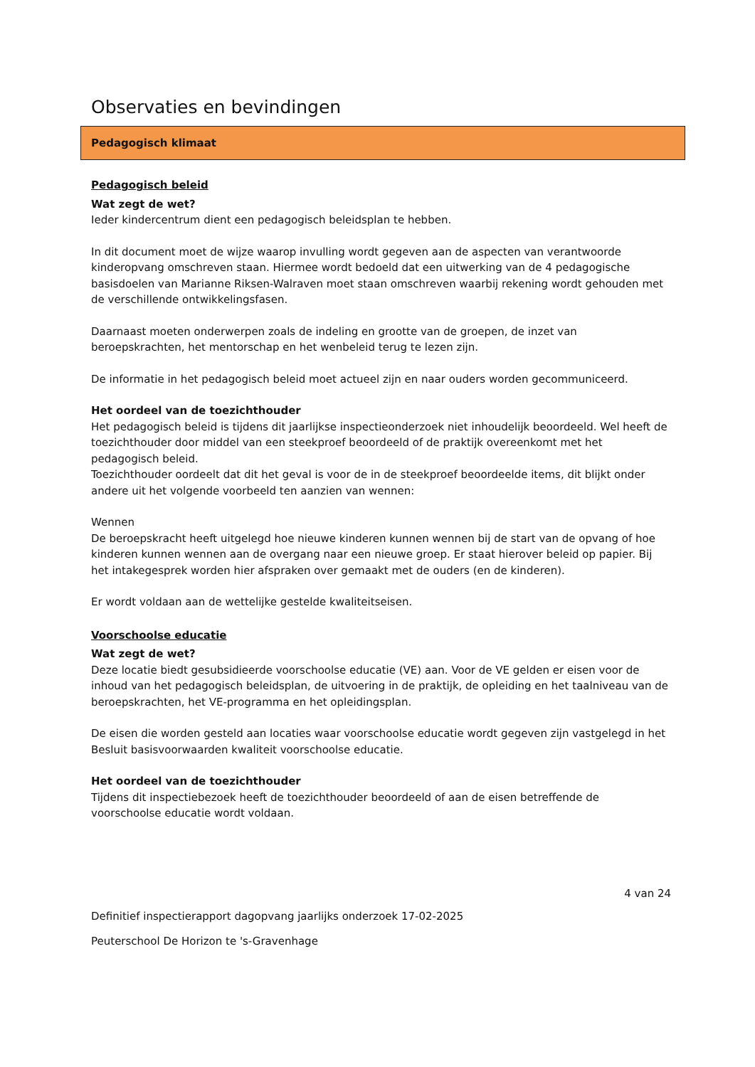Observaties en bevindingen
Pedagogisch klimaat
Pedagogisch beleid
Wat zegt de wet?
Ieder kindercentrum dient een pedagogisch beleidsplan te hebben.
In dit document moet de wijze waarop invulling wordt gegeven aan de aspecten van verantwoorde kinderopvang omschreven staan. Hiermee wordt bedoeld dat een uitwerking van de 4 pedagogische basisdoelen van Marianne Riksen-Walraven moet staan omschreven waarbij rekening wordt gehouden met de verschillende ontwikkelingsfasen.
Daarnaast moeten onderwerpen zoals de indeling en grootte van de groepen, de inzet van beroepskrachten, het mentorschap en het wenbeleid terug te lezen zijn.
De informatie in het pedagogisch beleid moet actueel zijn en naar ouders worden gecommuniceerd.
Het oordeel van de toezichthouder
Het pedagogisch beleid is tijdens dit jaarlijkse inspectieonderzoek niet inhoudelijk beoordeeld. Wel heeft de toezichthouder door middel van een steekproef beoordeeld of de praktijk overeenkomt met het pedagogisch beleid.
Toezichthouder oordeelt dat dit het geval is voor de in de steekproef beoordeelde items, dit blijkt onder andere uit het volgende voorbeeld ten aanzien van wennen:
Wennen
De beroepskracht heeft uitgelegd hoe nieuwe kinderen kunnen wennen bij de start van de opvang of hoe kinderen kunnen wennen aan de overgang naar een nieuwe groep. Er staat hierover beleid op papier. Bij het intakegesprek worden hier afspraken over gemaakt met de ouders (en de kinderen).
Er wordt voldaan aan de wettelijke gestelde kwaliteitseisen.
Voorschoolse educatie
Wat zegt de wet?
Deze locatie biedt gesubsidieerde voorschoolse educatie (VE) aan. Voor de VE gelden er eisen voor de inhoud van het pedagogisch beleidsplan, de uitvoering in de praktijk, de opleiding en het taalniveau van de beroepskrachten, het VE-programma en het opleidingsplan.
De eisen die worden gesteld aan locaties waar voorschoolse educatie wordt gegeven zijn vastgelegd in het Besluit basisvoorwaarden kwaliteit voorschoolse educatie.
Het oordeel van de toezichthouder
Tijdens dit inspectiebezoek heeft de toezichthouder beoordeeld of aan de eisen betreffende de voorschoolse educatie wordt voldaan.
4 van 24
Definitief inspectierapport dagopvang jaarlijks onderzoek 17-02-2025
Peuterschool De Horizon te 's-Gravenhage